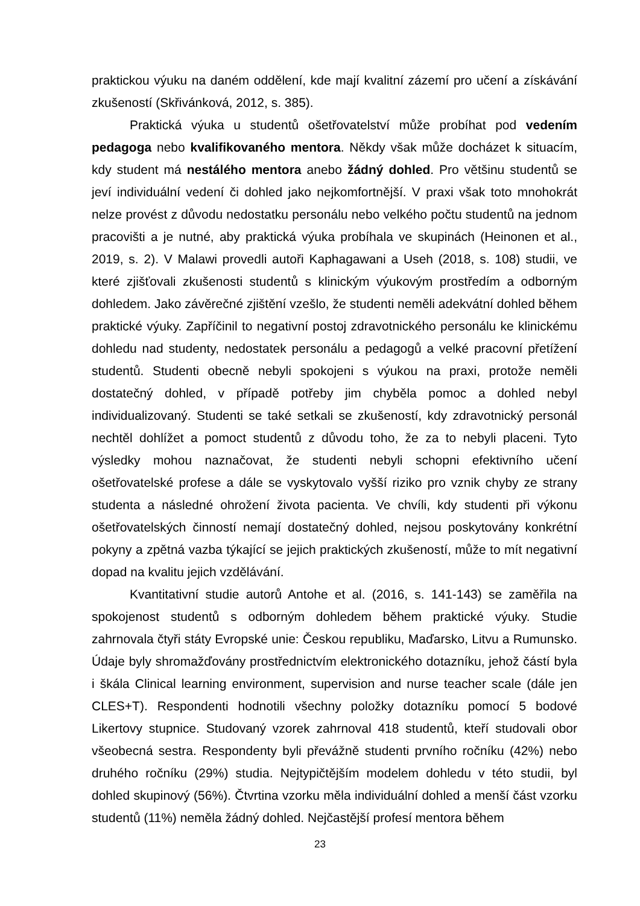praktickou výuku na daném oddělení, kde mají kvalitní zázemí pro učení a získávání zkušeností (Skřivánková, 2012, s. 385).
Praktická výuka u studentů ošetřovatelství může probíhat pod vedením pedagoga nebo kvalifikovaného mentora. Někdy však může docházet k situacím, kdy student má nestálého mentora anebo žádný dohled. Pro většinu studentů se jeví individuální vedení či dohled jako nejkomfortnější. V praxi však toto mnohokrát nelze provést z důvodu nedostatku personálu nebo velkého počtu studentů na jednom pracovišti a je nutné, aby praktická výuka probíhala ve skupinách (Heinonen et al., 2019, s. 2). V Malawi provedli autoři Kaphagawani a Useh (2018, s. 108) studii, ve které zjišťovali zkušenosti studentů s klinickým výukovým prostředím a odborným dohledem. Jako závěrečné zjištění vzešlo, že studenti neměli adekvátní dohled během praktické výuky. Zapříčinil to negativní postoj zdravotnického personálu ke klinickému dohledu nad studenty, nedostatek personálu a pedagogů a velké pracovní přetížení studentů. Studenti obecně nebyli spokojeni s výukou na praxi, protože neměli dostatečný dohled, v případě potřeby jim chyběla pomoc a dohled nebyl individualizovaný. Studenti se také setkali se zkušeností, kdy zdravotnický personál nechtěl dohlížet a pomoct studentů z důvodu toho, že za to nebyli placeni. Tyto výsledky mohou naznačovat, že studenti nebyli schopni efektivního učení ošetřovatelské profese a dále se vyskytovalo vyšší riziko pro vznik chyby ze strany studenta a následné ohrožení života pacienta. Ve chvíli, kdy studenti při výkonu ošetřovatelských činností nemají dostatečný dohled, nejsou poskytovány konkrétní pokyny a zpětná vazba týkající se jejich praktických zkušeností, může to mít negativní dopad na kvalitu jejich vzdělávání.
Kvantitativní studie autorů Antohe et al. (2016, s. 141-143) se zaměřila na spokojenost studentů s odborným dohledem během praktické výuky. Studie zahrnovala čtyři státy Evropské unie: Českou republiku, Maďarsko, Litvu a Rumunsko. Údaje byly shromažďovány prostřednictvím elektronického dotazníku, jehož částí byla i škála Clinical learning environment, supervision and nurse teacher scale (dále jen CLES+T). Respondenti hodnotili všechny položky dotazníku pomocí 5 bodové Likertovy stupnice. Studovaný vzorek zahrnoval 418 studentů, kteří studovali obor všeobecná sestra. Respondenty byli převážně studenti prvního ročníku (42%) nebo druhého ročníku (29%) studia. Nejtypičtějším modelem dohledu v této studii, byl dohled skupinový (56%). Čtvrtina vzorku měla individuální dohled a menší část vzorku studentů (11%) neměla žádný dohled. Nejčastější profesí mentora během
23